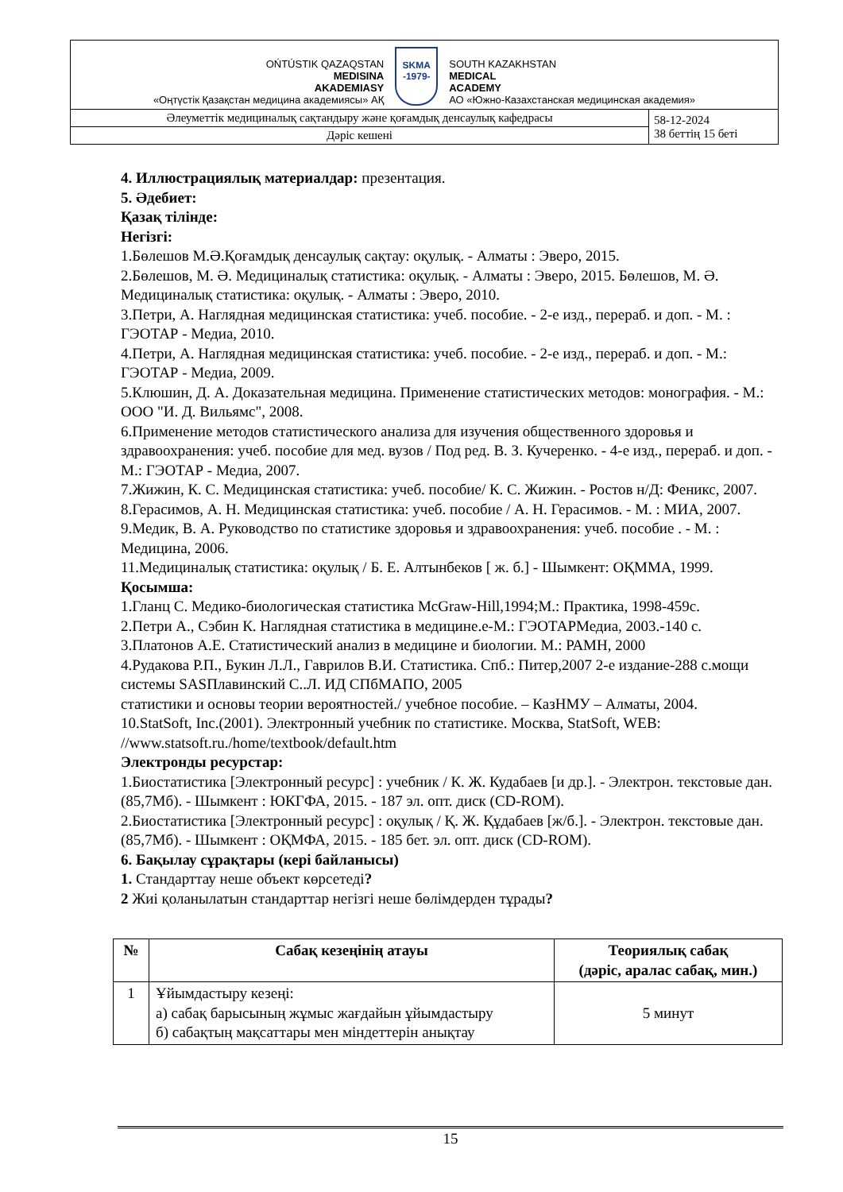| OŃTÚSTIK QAZAQSTAN MEDISINA AKADEMIASY «Оңтүстік Қазақстан медицина академиясы» АҚ SKMA -1979- SOUTH KAZAKHSTAN MEDICAL ACADEMY АО «Южно-Казахстанская медицинская академия» | |
| Әлеуметтік медициналық сақтандыру және қоғамдық денсаулық кафедрасы | 58-12-2024 38 беттің 15 беті |
| Дәріс кешені | |
4. Иллюстрациялық материалдар: презентация.
5. Әдебиет:
Қазақ тілінде:
Негізгі:
1.Бөлешов М.Ә.Қоғамдық денсаулық сақтау: оқулық. - Алматы : Эверо, 2015.
2.Бөлешов, М. Ә. Медициналық статистика: оқулық. - Алматы : Эверо, 2015. Бөлешов, М. Ә. Медициналық статистика: оқулық. - Алматы : Эверо, 2010.
3.Петри, А. Наглядная медицинская статистика: учеб. пособие. - 2-е изд., перераб. и доп. - М. : ГЭОТАР - Медиа, 2010.
4.Петри, А. Наглядная медицинская статистика: учеб. пособие. - 2-е изд., перераб. и доп. - М.: ГЭОТАР - Медиа, 2009.
5.Клюшин, Д. А. Доказательная медицина. Применение статистических методов: монография. - М.: ООО "И. Д. Вильямс", 2008.
6.Применение методов статистического анализа для изучения общественного здоровья и здравоохранения: учеб. пособие для мед. вузов / Под ред. В. З. Кучеренко. - 4-е изд., перераб. и доп. - М.: ГЭОТАР - Медиа, 2007.
7.Жижин, К. С. Медицинская статистика: учеб. пособие/ К. С. Жижин. - Ростов н/Д: Феникс, 2007.
8.Герасимов, А. Н. Медицинская статистика: учеб. пособие / А. Н. Герасимов. - М. : МИА, 2007.
9.Медик, В. А. Руководство по статистике здоровья и здравоохранения: учеб. пособие . - М. : Медицина, 2006.
11.Медициналық статистика: оқулық / Б. Е. Алтынбеков [ ж. б.] - Шымкент: ОҚММА, 1999.
Қосымша:
1.Гланц С. Медико-биологическая статистика McGraw-Hill,1994;М.: Практика, 1998-459с.
2.Петри А., Сэбин К. Наглядная статистика в медицине.е-М.: ГЭОТАРМедиа, 2003.-140 с.
3.Платонов А.Е. Статистический анализ в медицине и биологии. М.: РАМН, 2000
4.Рудакова Р.П., Букин Л.Л., Гаврилов В.И. Статистика. Спб.: Питер,2007 2-е издание-288 с.мощи системы SASПлавинский С..Л. ИД СПбМАПО, 2005
статистики и основы теории вероятностей./ учебное пособие. – КазНМУ – Алматы, 2004.
10.StatSoft, Inc.(2001). Электронный учебник по статистике. Москва, StatSoft, WEB: //www.statsoft.ru./home/textbook/default.htm
Электронды ресурстар:
1.Биостатистика [Электронный ресурс] : учебник / К. Ж. Кудабаев [и др.]. - Электрон. текстовые дан. (85,7Мб). - Шымкент : ЮКГФА, 2015. - 187 эл. опт. диск (CD-ROM).
2.Биостатистика [Электронный ресурс] : оқулық / Қ. Ж. Құдабаев [ж/б.]. - Электрон. текстовые дан. (85,7Мб). - Шымкент : ОҚМФА, 2015. - 185 бет. эл. опт. диск (CD-ROM).
6. Бақылау сұрақтары (кері байланысы)
1. Стандарттау неше объект көрсетеді?
2 Жиі қоланылатын стандарттар негізгі неше бөлімдерден тұрады?
| № | Сабақ кезеңінің атауы | Теориялық сабақ (дәріс, аралас сабақ, мин.) |
| --- | --- | --- |
| 1 | Ұйымдастыру кезеңі: а) сабақ барысының жұмыс жағдайын ұйымдастыру б) сабақтың мақсаттары мен міндеттерін анықтау | 5 минут |
15